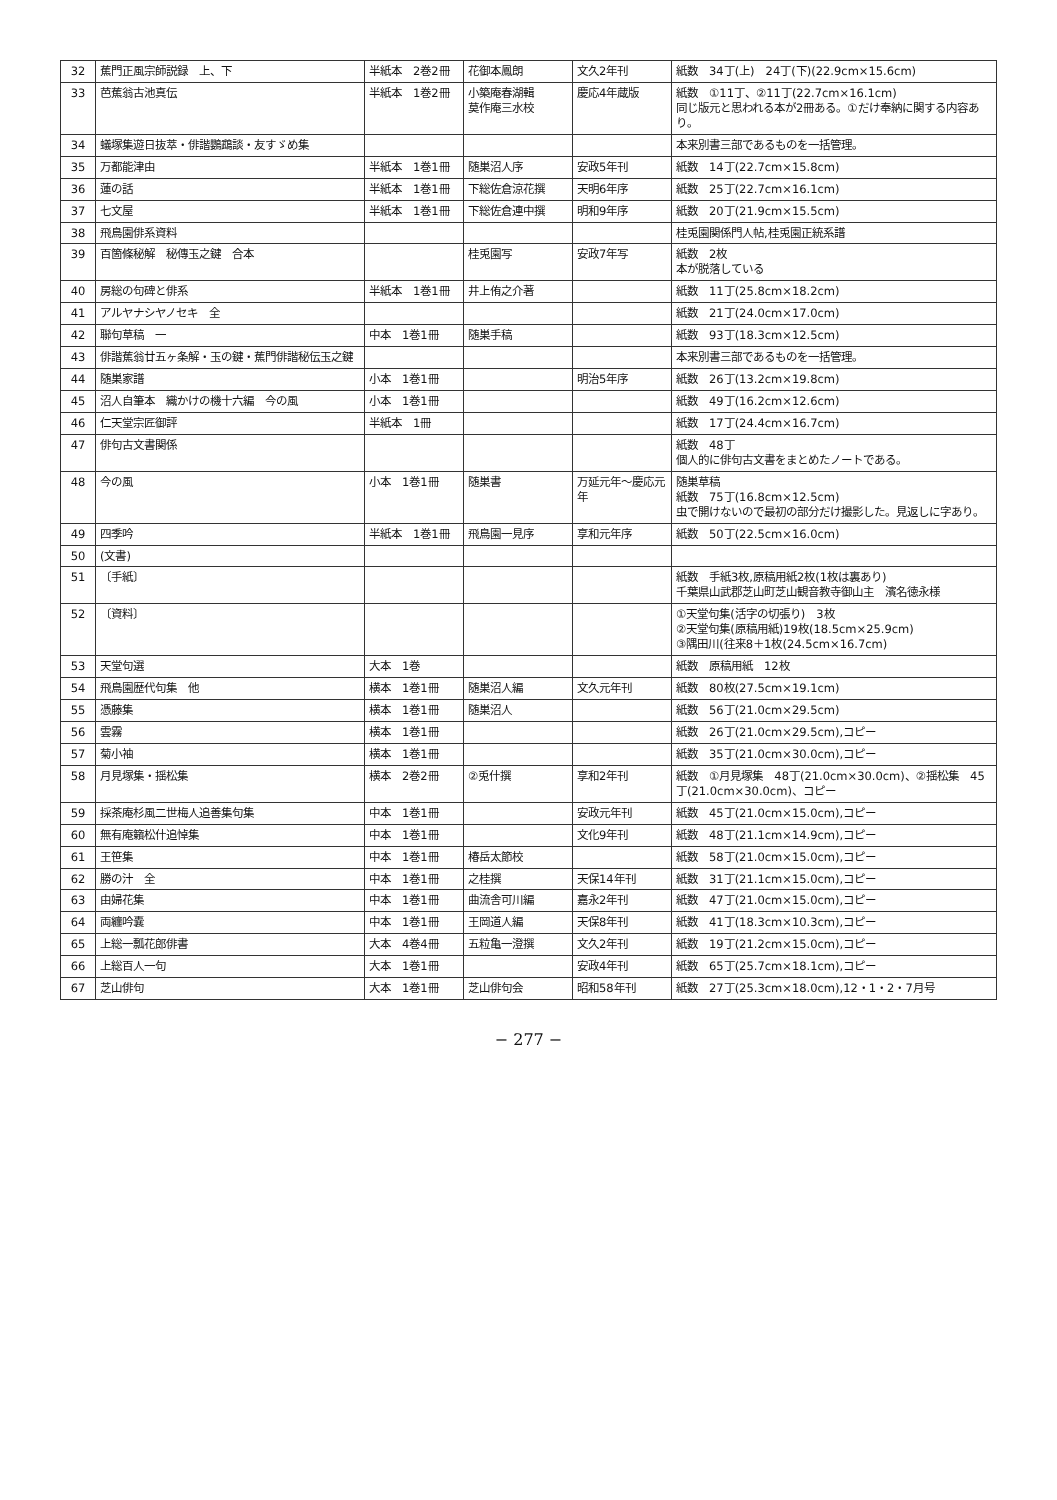| 32 | 蕉門正風宗師説録 上、下 | 半紙本 2巻2冊 | 花御本鳳朗 | 文久2年刊 | 紙数 34丁(上) 24丁(下)(22.9cm×15.6cm) |
| 33 | 芭蕉翁古池真伝 | 半紙本 1巻2冊 | 小築庵春湖輯 莫作庵三水校 | 慶応4年蔵版 | 紙数 ①11丁、②11丁(22.7cm×16.1cm) 同じ版元と思われる本が2冊ある。①だけ奉納に関する内容あり。 |
| 34 | 蟻塚集遊日抜萃・俳諧鸚鵡談・友すゞめ集 | | | | 本来別書三部であるものを一括管理。 |
| 35 | 万都能津由 | 半紙本 1巻1冊 | 随巣沼人序 | 安政5年刊 | 紙数 14丁(22.7cm×15.8cm) |
| 36 | 蓮の話 | 半紙本 1巻1冊 | 下総佐倉涼花撰 | 天明6年序 | 紙数 25丁(22.7cm×16.1cm) |
| 37 | 七文屋 | 半紙本 1巻1冊 | 下総佐倉連中撰 | 明和9年序 | 紙数 20丁(21.9cm×15.5cm) |
| 38 | 飛鳥園俳系資料 | | | | 桂兎園関係門人帖,桂兎園正統系譜 |
| 39 | 百箇條秘解 秘傳玉之鍵 合本 | | 桂兎園写 | 安政7年写 | 紙数 2枚 本が脱落している |
| 40 | 房総の句碑と俳系 | 半紙本 1巻1冊 | 井上侑之介著 | | 紙数 11丁(25.8cm×18.2cm) |
| 41 | アルヤナシヤノセキ 全 | | | | 紙数 21丁(24.0cm×17.0cm) |
| 42 | 聯句草稿 一 | 中本 1巻1冊 | 随巣手稿 | | 紙数 93丁(18.3cm×12.5cm) |
| 43 | 俳諧蕉翁廿五ヶ条解・玉の鍵・蕉門俳諧秘伝玉之鍵 | | | | 本来別書三部であるものを一括管理。 |
| 44 | 随巣家譜 | 小本 1巻1冊 | | 明治5年序 | 紙数 26丁(13.2cm×19.8cm) |
| 45 | 沼人自筆本 織かけの機十六編 今の風 | 小本 1巻1冊 | | | 紙数 49丁(16.2cm×12.6cm) |
| 46 | 仁天堂宗匠御評 | 半紙本 1冊 | | | 紙数 17丁(24.4cm×16.7cm) |
| 47 | 俳句古文書関係 | | | | 紙数 48丁 個人的に俳句古文書をまとめたノートである。 |
| 48 | 今の風 | 小本 1巻1冊 | 随巣書 | 万延元年～慶応元年 | 随巣草稿 紙数 75丁(16.8cm×12.5cm) 虫で開けないので最初の部分だけ撮影した。見返しに字あり。 |
| 49 | 四季吟 | 半紙本 1巻1冊 | 飛鳥園一見序 | 享和元年序 | 紙数 50丁(22.5cm×16.0cm) |
| 50 | (文書) | | | | |
| 51 | 〔手紙〕 | | | | 紙数 手紙3枚,原稿用紙2枚(1枚は裏あり) 千葉県山武郡芝山町芝山観音教寺御山主 濱名徳永様 |
| 52 | 〔資料〕 | | | | ①天堂句集(活字の切張り) 3枚 ②天堂句集(原稿用紙)19枚(18.5cm×25.9cm) ③隅田川(往来8＋1枚(24.5cm×16.7cm) |
| 53 | 天堂句選 | 大本 1巻 | | | 紙数 原稿用紙 12枚 |
| 54 | 飛鳥園歴代句集 他 | 横本 1巻1冊 | 随巣沼人編 | 文久元年刊 | 紙数 80枚(27.5cm×19.1cm) |
| 55 | 憑藤集 | 横本 1巻1冊 | 随巣沼人 | | 紙数 56丁(21.0cm×29.5cm) |
| 56 | 雲霧 | 横本 1巻1冊 | | | 紙数 26丁(21.0cm×29.5cm),コピー |
| 57 | 菊小袖 | 横本 1巻1冊 | | | 紙数 35丁(21.0cm×30.0cm),コピー |
| 58 | 月見塚集・揺松集 | 横本 2巻2冊 | ②兎什撰 | 享和2年刊 | 紙数 ①月見塚集 48丁(21.0cm×30.0cm)、②揺松集 45丁(21.0cm×30.0cm)、コピー |
| 59 | 採茶庵杉風二世梅人追善集句集 | 中本 1巻1冊 | | 安政元年刊 | 紙数 45丁(21.0cm×15.0cm),コピー |
| 60 | 無有庵籟松什追悼集 | 中本 1巻1冊 | | 文化9年刊 | 紙数 48丁(21.1cm×14.9cm),コピー |
| 61 | 王笹集 | 中本 1巻1冊 | 椿岳太節校 | | 紙数 58丁(21.0cm×15.0cm),コピー |
| 62 | 勝の汁 全 | 中本 1巻1冊 | 之桂撰 | 天保14年刊 | 紙数 31丁(21.1cm×15.0cm),コピー |
| 63 | 由婦花集 | 中本 1巻1冊 | 曲流舎可川編 | 嘉永2年刊 | 紙数 47丁(21.0cm×15.0cm),コピー |
| 64 | 両纏吟嚢 | 中本 1巻1冊 | 王岡道人編 | 天保8年刊 | 紙数 41丁(18.3cm×10.3cm),コピー |
| 65 | 上総一瓢花郎俳書 | 大本 4巻4冊 | 五粒亀一澄撰 | 文久2年刊 | 紙数 19丁(21.2cm×15.0cm),コピー |
| 66 | 上総百人一句 | 大本 1巻1冊 | | 安政4年刊 | 紙数 65丁(25.7cm×18.1cm),コピー |
| 67 | 芝山俳句 | 大本 1巻1冊 | 芝山俳句会 | 昭和58年刊 | 紙数 27丁(25.3cm×18.0cm),12・1・2・7月号 |
− 277 −